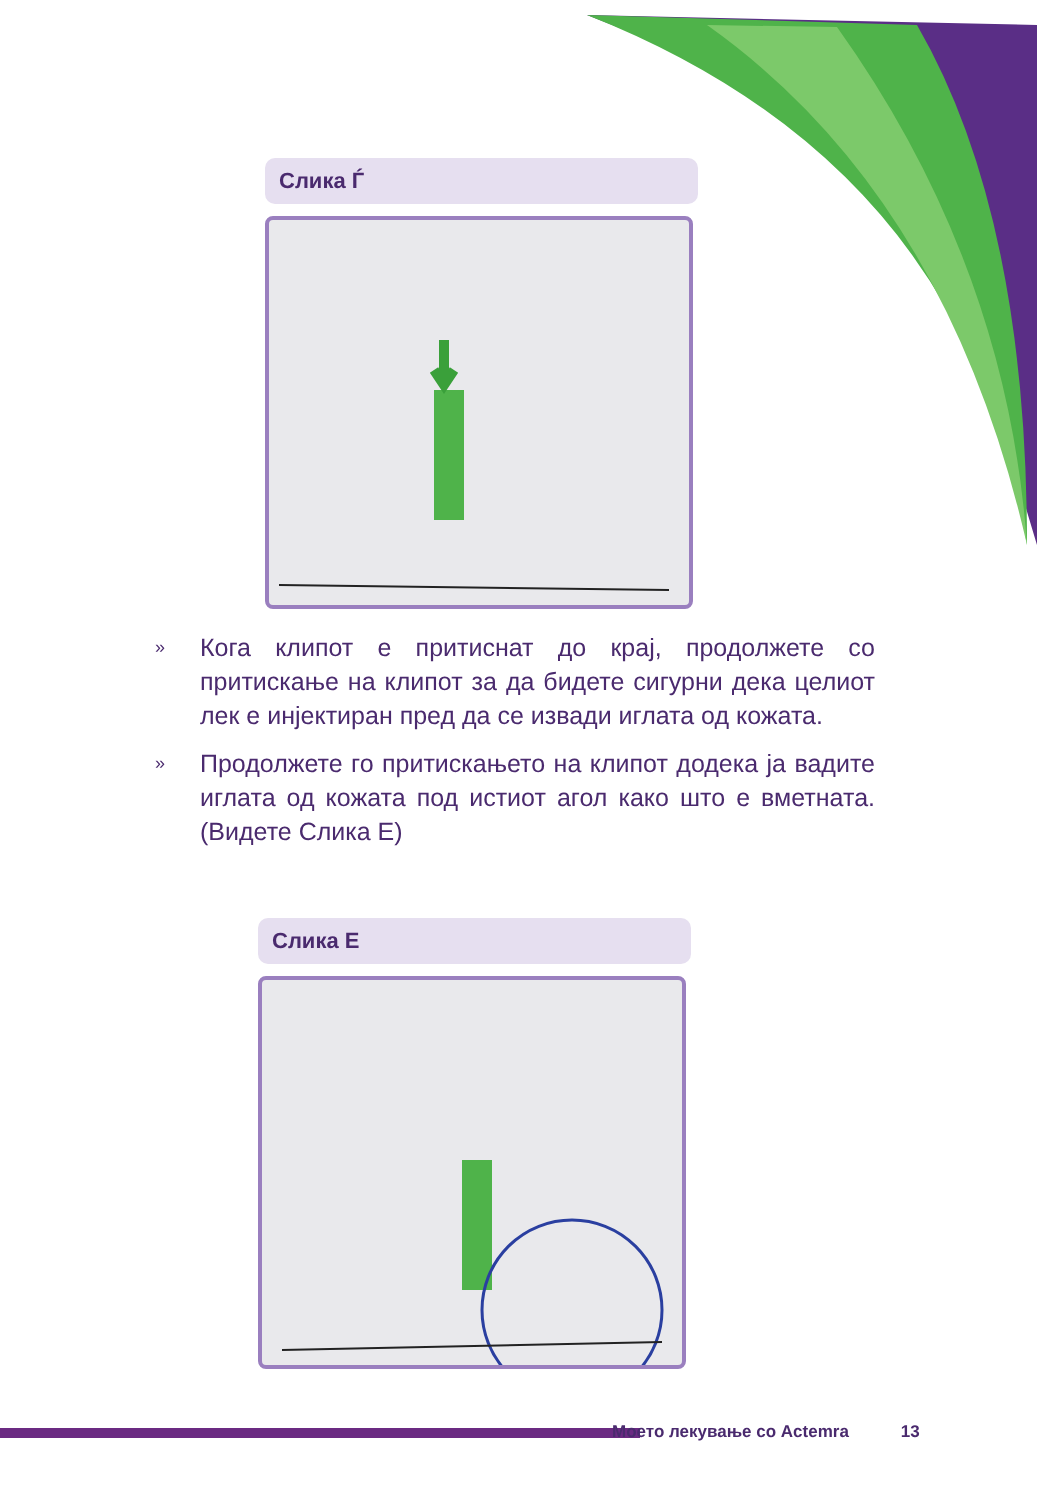Слика Ѓ
» Кога клипот е притиснат до крај, продолжете со притискање на клипот за да бидете сигурни дека целиот лек е инјектиран пред да се извади иглата од кожата.
» Продолжете го притискањето на клипот додека ја вадите иглата од кожата под истиот агол како што е вметната. (Видете Слика Е)
Слика Е
Моето лекување со Actemra 13